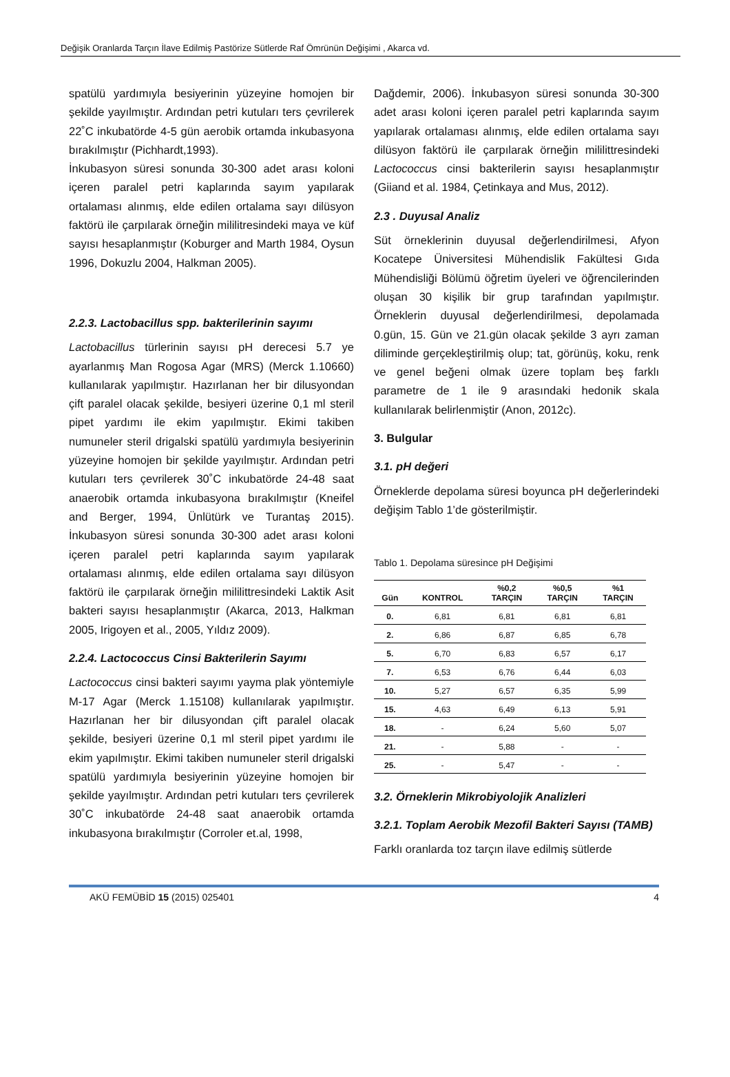Değişik Oranlarda Tarçın İlave Edilmiş Pastörize Sütlerde Raf Ömrünün Değişimi , Akarca vd.
spatülü yardımıyla besiyerinin yüzeyine homojen bir şekilde yayılmıştır. Ardından petri kutuları ters çevrilerek 22˚C inkubatörde 4-5 gün aerobik ortamda inkubasyona bırakılmıştır (Pichhardt,1993).
İnkubasyon süresi sonunda 30-300 adet arası koloni içeren paralel petri kaplarında sayım yapılarak ortalaması alınmış, elde edilen ortalama sayı dilüsyon faktörü ile çarpılarak örneğin mililitresindeki maya ve küf sayısı hesaplanmıştır (Koburger and Marth 1984, Oysun 1996, Dokuzlu 2004, Halkman 2005).
2.2.3. Lactobacillus spp. bakterilerinin sayımı
Lactobacillus türlerinin sayısı pH derecesi 5.7 ye ayarlanmış Man Rogosa Agar (MRS) (Merck 1.10660) kullanılarak yapılmıştır. Hazırlanan her bir dilusyondan çift paralel olacak şekilde, besiyeri üzerine 0,1 ml steril pipet yardımı ile ekim yapılmıştır. Ekimi takiben numuneler steril drigalski spatülü yardımıyla besiyerinin yüzeyine homojen bir şekilde yayılmıştır. Ardından petri kutuları ters çevrilerek 30˚C inkubatörde 24-48 saat anaerobik ortamda inkubasyona bırakılmıştır (Kneifel and Berger, 1994, Ünlütürk ve Turantaş 2015). İnkubasyon süresi sonunda 30-300 adet arası koloni içeren paralel petri kaplarında sayım yapılarak ortalaması alınmış, elde edilen ortalama sayı dilüsyon faktörü ile çarpılarak örneğin mililittresindeki Laktik Asit bakteri sayısı hesaplanmıştır (Akarca, 2013, Halkman 2005, Irigoyen et al., 2005, Yıldız 2009).
2.2.4. Lactococcus Cinsi Bakterilerin Sayımı
Lactococcus cinsi bakteri sayımı yayma plak yöntemiyle M-17 Agar (Merck 1.15108) kullanılarak yapılmıştır. Hazırlanan her bir dilusyondan çift paralel olacak şekilde, besiyeri üzerine 0,1 ml steril pipet yardımı ile ekim yapılmıştır. Ekimi takiben numuneler steril drigalski spatülü yardımıyla besiyerinin yüzeyine homojen bir şekilde yayılmıştır. Ardından petri kutuları ters çevrilerek 30˚C inkubatörde 24-48 saat anaerobik ortamda inkubasyona bırakılmıştır (Corroler et.al, 1998,
Dağdemir, 2006). İnkubasyon süresi sonunda 30-300 adet arası koloni içeren paralel petri kaplarında sayım yapılarak ortalaması alınmış, elde edilen ortalama sayı dilüsyon faktörü ile çarpılarak örneğin mililittresindeki Lactococcus cinsi bakterilerin sayısı hesaplanmıştır (Giiand et al. 1984, Çetinkaya and Mus, 2012).
2.3 . Duyusal Analiz
Süt örneklerinin duyusal değerlendirilmesi, Afyon Kocatepe Üniversitesi Mühendislik Fakültesi Gıda Mühendisliği Bölümü öğretim üyeleri ve öğrencilerinden oluşan 30 kişilik bir grup tarafından yapılmıştır. Örneklerin duyusal değerlendirilmesi, depolamada 0.gün, 15. Gün ve 21.gün olacak şekilde 3 ayrı zaman diliminde gerçekleştirilmiş olup; tat, görünüş, koku, renk ve genel beğeni olmak üzere toplam beş farklı parametre de 1 ile 9 arasındaki hedonik skala kullanılarak belirlenmiştir (Anon, 2012c).
3. Bulgular
3.1. pH değeri
Örneklerde depolama süresi boyunca pH değerlerindeki değişim Tablo 1’de gösterilmiştir.
Tablo 1. Depolama süresince pH Değişimi
| Gün | KONTROL | %0,2 TARÇIN | %0,5 TARÇIN | %1 TARÇIN |
| --- | --- | --- | --- | --- |
| 0. | 6,81 | 6,81 | 6,81 | 6,81 |
| 2. | 6,86 | 6,87 | 6,85 | 6,78 |
| 5. | 6,70 | 6,83 | 6,57 | 6,17 |
| 7. | 6,53 | 6,76 | 6,44 | 6,03 |
| 10. | 5,27 | 6,57 | 6,35 | 5,99 |
| 15. | 4,63 | 6,49 | 6,13 | 5,91 |
| 18. | - | 6,24 | 5,60 | 5,07 |
| 21. | - | 5,88 | - | - |
| 25. | - | 5,47 | - | - |
3.2. Örneklerin Mikrobiyolojik Analizleri
3.2.1. Toplam Aerobik Mezofil Bakteri Sayısı (TAMB)
Farklı oranlarda toz tarçın ilave edilmiş sütlerde
AKÜ FEMÜBİD 15 (2015) 025401 4